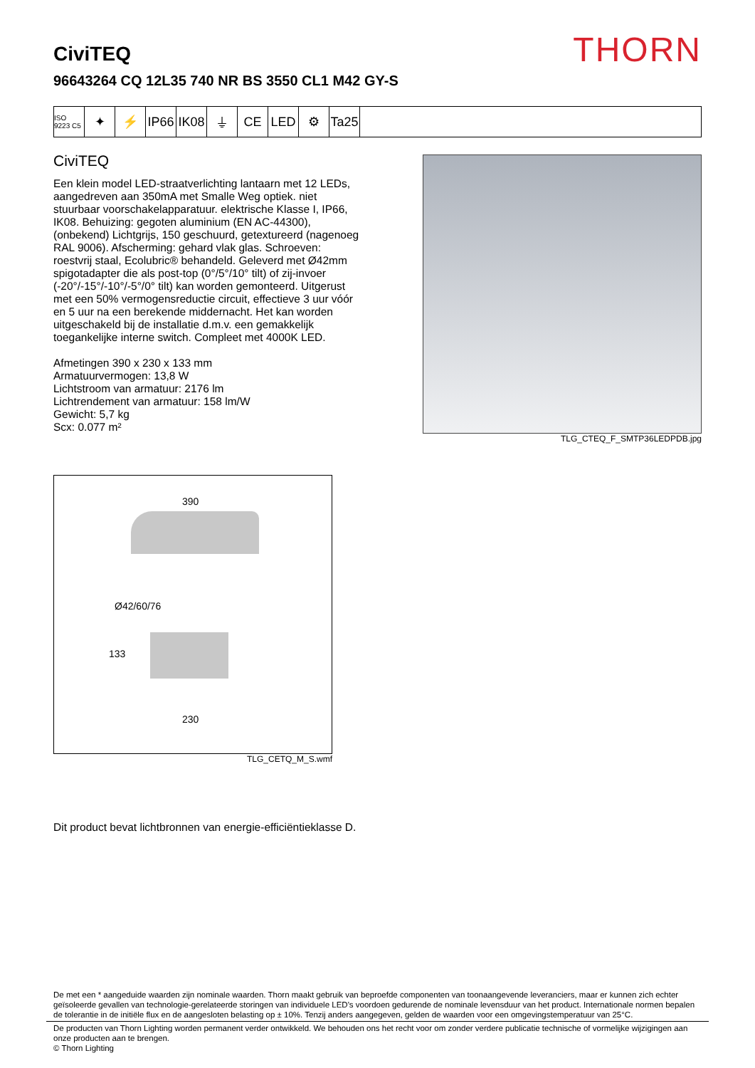THORN
CiviTEQ
96643264 CQ 12L35 740 NR BS 3550 CL1 M42 GY-S
ISO 9223 C5
✦ ⚡ IP66
IK08
⏚ CE LED ⚙ Ta25
CiviTEQ
Een klein model LED-straatverlichting lantaarn met 12 LEDs, aangedreven aan 350mA met Smalle Weg optiek. niet stuurbaar voorschakelapparatuur. elektrische Klasse I, IP66, IK08. Behuizing: gegoten aluminium (EN AC-44300), (onbekend) Lichtgrijs, 150 geschuurd, getextureerd (nagenoeg RAL 9006). Afscherming: gehard vlak glas. Schroeven: roestvrij staal, Ecolubric® behandeld. Geleverd met Ø42mm spigotadapter die als post-top (0°/5°/10° tilt) of zij-invoer (-20°/-15°/-10°/-5°/0° tilt) kan worden gemonteerd. Uitgerust met een 50% vermogensreductie circuit, effectieve 3 uur vóór en 5 uur na een berekende middernacht. Het kan worden uitgeschakeld bij de installatie d.m.v. een gemakkelijk toegankelijke interne switch. Compleet met 4000K LED.
Afmetingen 390 x 230 x 133 mm
Armatuurvermogen: 13,8 W
Lichtstroom van armatuur: 2176 lm
Lichtrendement van armatuur: 158 lm/W
Gewicht: 5,7 kg
Scx: 0.077 m²
TLG_CTEQ_F_SMTP36LEDPDB.jpg
390
Ø42/60/76
133
230
TLG_CETQ_M_S.wmf
Dit product bevat lichtbronnen van energie-efficiëntieklasse D.
De met een * aangeduide waarden zijn nominale waarden. Thorn maakt gebruik van beproefde componenten van toonaangevende leveranciers, maar er kunnen zich echter geïsoleerde gevallen van technologie-gerelateerde storingen van individuele LED's voordoen gedurende de nominale levensduur van het product. Internationale normen bepalen de tolerantie in de initiële flux en de aangesloten belasting op ± 10%. Tenzij anders aangegeven, gelden de waarden voor een omgevingstemperatuur van 25°C.
De producten van Thorn Lighting worden permanent verder ontwikkeld. We behouden ons het recht voor om zonder verdere publicatie technische of vormelijke wijzigingen aan onze producten aan te brengen.
© Thorn Lighting